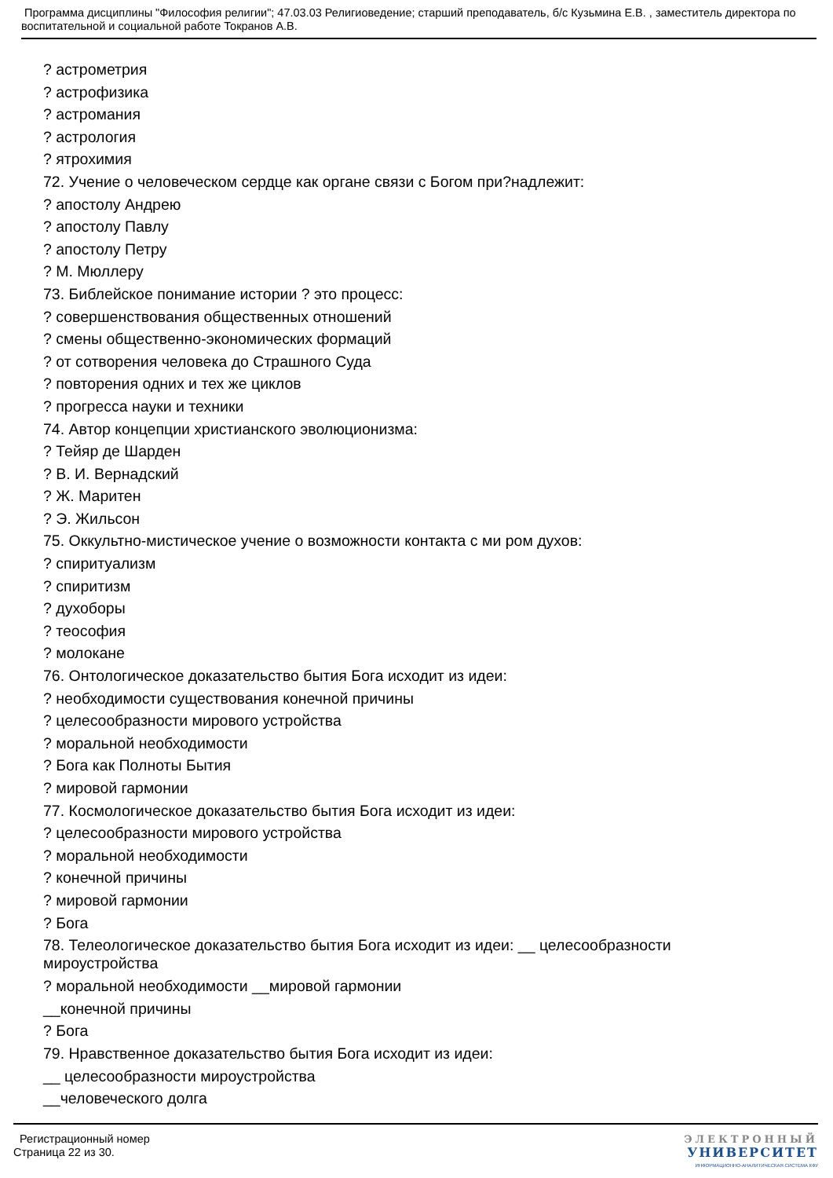Программа дисциплины "Философия религии"; 47.03.03 Религиоведение; старший преподаватель, б/с Кузьмина Е.В. , заместитель директора по воспитательной и социальной работе Токранов А.В.
? астрометрия
? астрофизика
? астромания
? астрология
? ятрохимия
72. Учение о человеческом сердце как органе связи с Богом при?надлежит:
? апостолу Андрею
? апостолу Павлу
? апостолу Петру
? М. Мюллеру
73. Библейское понимание истории ? это процесс:
? совершенствования общественных отношений
? смены общественно-экономических формаций
? от сотворения человека до Страшного Суда
? повторения одних и тех же циклов
? прогресса науки и техники
74. Автор концепции христианского эволюционизма:
? Тейяр де Шарден
? В. И. Вернадский
? Ж. Маритен
? Э. Жильсон
75. Оккультно-мистическое учение о возможности контакта с ми ром духов:
? спиритуализм
? спиритизм
? духоборы
? теософия
? молокане
76. Онтологическое доказательство бытия Бога исходит из идеи:
? необходимости существования конечной причины
? целесообразности мирового устройства
? моральной необходимости
? Бога как Полноты Бытия
? мировой гармонии
77. Космологическое доказательство бытия Бога исходит из идеи:
? целесообразности мирового устройства
? моральной необходимости
? конечной причины
? мировой гармонии
? Бога
78. Телеологическое доказательство бытия Бога исходит из идеи: __ целесообразности мироустройства
? моральной необходимости __мировой гармонии
__конечной причины
? Бога
79. Нравственное доказательство бытия Бога исходит из идеи:
__ целесообразности мироустройства
__человеческого долга
Регистрационный номер
Страница 22 из 30.
ЭЛЕКТРОННЫЙ
УНИВЕРСИТЕТ
ИНФОРМАЦИОННО-АНАЛИТИЧЕСКАЯ СИСТЕМА КФУ